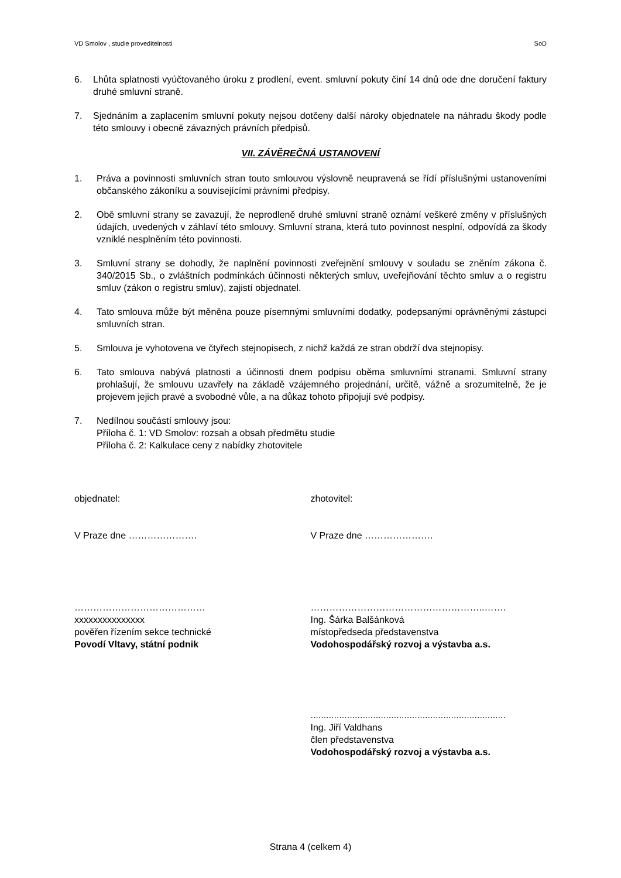VD Smolov , studie proveditelnosti SoD
6. Lhůta splatnosti vyúčtovaného úroku z prodlení, event. smluvní pokuty činí 14 dnů ode dne doručení faktury druhé smluvní straně.
7. Sjednáním a zaplacením smluvní pokuty nejsou dotčeny další nároky objednatele na náhradu škody podle této smlouvy i obecně závazných právních předpisů.
VII. ZÁVĚREČNÁ USTANOVENÍ
1. Práva a povinnosti smluvních stran touto smlouvou výslovně neupravená se řídí příslušnými ustanoveními občanského zákoníku a souvisejícími právními předpisy.
2. Obě smluvní strany se zavazují, že neprodleně druhé smluvní straně oznámí veškeré změny v příslušných údajích, uvedených v záhlaví této smlouvy. Smluvní strana, která tuto povinnost nesplní, odpovídá za škody vzniklé nesplněním této povinnosti.
3. Smluvní strany se dohodly, že naplnění povinnosti zveřejnění smlouvy v souladu se zněním zákona č. 340/2015 Sb., o zvláštních podmínkách účinnosti některých smluv, uveřejňování těchto smluv a o registru smluv (zákon o registru smluv), zajistí objednatel.
4. Tato smlouva může být měněna pouze písemnými smluvními dodatky, podepsanými oprávněnými zástupci smluvních stran.
5. Smlouva je vyhotovena ve čtyřech stejnopisech, z nichž každá ze stran obdrží dva stejnopisy.
6. Tato smlouva nabývá platnosti a účinnosti dnem podpisu oběma smluvními stranami. Smluvní strany prohlašují, že smlouvu uzavřely na základě vzájemného projednání, určitě, vážně a srozumitelně, že je projevem jejich pravé a svobodné vůle, a na důkaz tohoto připojují své podpisy.
7. Nedílnou součástí smlouvy jsou:
Příloha č. 1: VD Smolov: rozsah a obsah předmětu studie
Příloha č. 2: Kalkulace ceny z nabídky zhotovitele
objednatel: zhotovitel:
V Praze dne …………………. V Praze dne ………………….
……………………………………
xxxxxxxxxxxxxxx
pověřen řízením sekce technické
Povodí Vltavy, státní podnik
………………………………………………..…….
Ing. Šárka Balšánková
místopředseda představenstva
Vodohospodářský rozvoj a výstavba a.s.
...........................................................................
Ing. Jiří Valdhans
člen představenstva
Vodohospodářský rozvoj a výstavba a.s.
Strana 4 (celkem 4)